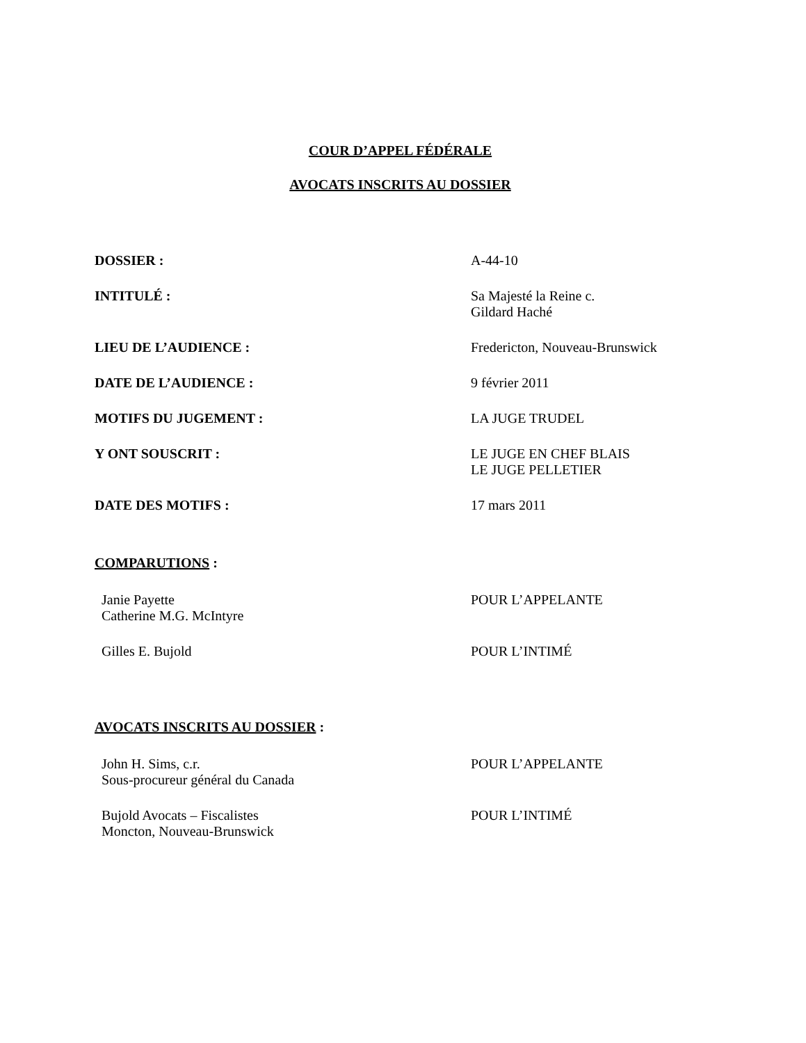COUR D’APPEL FÉDÉRALE
AVOCATS INSCRITS AU DOSSIER
DOSSIER : A-44-10
INTITULÉ : Sa Majesté la Reine c.
Gildard Haché
LIEU DE L’AUDIENCE : Fredericton, Nouveau-Brunswick
DATE DE L’AUDIENCE : 9 février 2011
MOTIFS DU JUGEMENT : LA JUGE TRUDEL
Y ONT SOUSCRIT : LE JUGE EN CHEF BLAIS
LE JUGE PELLETIER
DATE DES MOTIFS : 17 mars 2011
COMPARUTIONS :
Janie Payette
Catherine M.G. McIntyre
POUR L’APPELANTE
Gilles E. Bujold POUR L’INTIMÉ
AVOCATS INSCRITS AU DOSSIER :
John H. Sims, c.r.
Sous-procureur général du Canada
POUR L’APPELANTE
Bujold Avocats – Fiscalistes
Moncton, Nouveau-Brunswick
POUR L’INTIMÉ